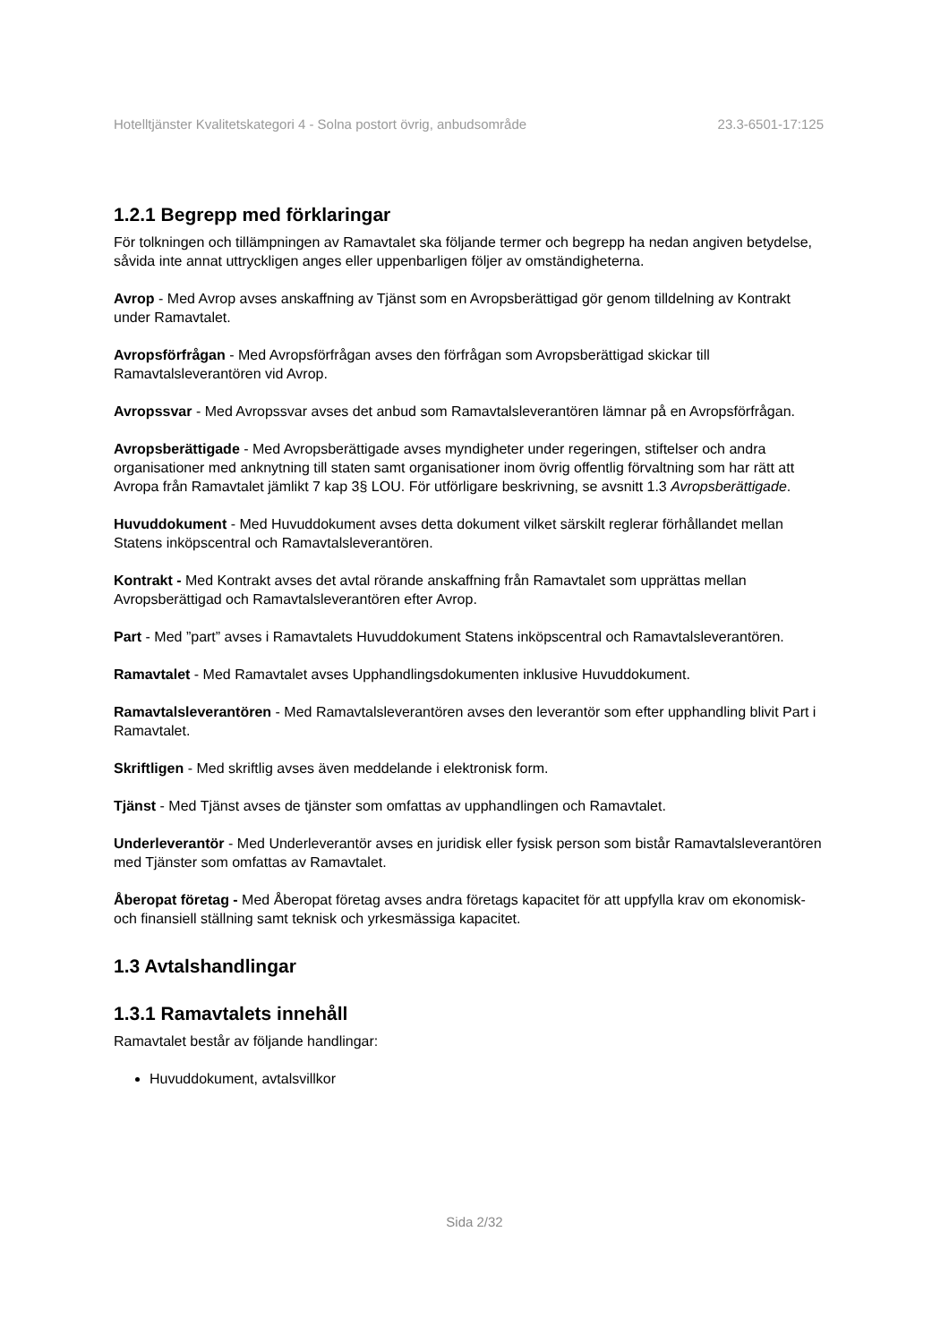Hotelltjänster Kvalitetskategori 4 - Solna postort övrig, anbudsområde 23.3-6501-17:125
1.2.1 Begrepp med förklaringar
För tolkningen och tillämpningen av Ramavtalet ska följande termer och begrepp ha nedan angiven betydelse, såvida inte annat uttryckligen anges eller uppenbarligen följer av omständigheterna.
Avrop - Med Avrop avses anskaffning av Tjänst som en Avropsberättigad gör genom tilldelning av Kontrakt under Ramavtalet.
Avropsförfrågan - Med Avropsförfrågan avses den förfrågan som Avropsberättigad skickar till Ramavtalsleverantören vid Avrop.
Avropssvar - Med Avropssvar avses det anbud som Ramavtalsleverantören lämnar på en Avropsförfrågan.
Avropsberättigade - Med Avropsberättigade avses myndigheter under regeringen, stiftelser och andra organisationer med anknytning till staten samt organisationer inom övrig offentlig förvaltning som har rätt att Avropa från Ramavtalet jämlikt 7 kap 3§ LOU. För utförligare beskrivning, se avsnitt 1.3 Avropsberättigade.
Huvuddokument - Med Huvuddokument avses detta dokument vilket särskilt reglerar förhållandet mellan Statens inköpscentral och Ramavtalsleverantören.
Kontrakt - Med Kontrakt avses det avtal rörande anskaffning från Ramavtalet som upprättas mellan Avropsberättigad och Ramavtalsleverantören efter Avrop.
Part - Med ”part” avses i Ramavtalets Huvuddokument Statens inköpscentral och Ramavtalsleverantören.
Ramavtalet - Med Ramavtalet avses Upphandlingsdokumenten inklusive Huvuddokument.
Ramavtalsleverantören - Med Ramavtalsleverantören avses den leverantör som efter upphandling blivit Part i Ramavtalet.
Skriftligen - Med skriftlig avses även meddelande i elektronisk form.
Tjänst - Med Tjänst avses de tjänster som omfattas av upphandlingen och Ramavtalet.
Underleverantör - Med Underleverantör avses en juridisk eller fysisk person som bistår Ramavtalsleverantören med Tjänster som omfattas av Ramavtalet.
Åberopat företag - Med Åberopat företag avses andra företags kapacitet för att uppfylla krav om ekonomisk- och finansiell ställning samt teknisk och yrkesmässiga kapacitet.
1.3 Avtalshandlingar
1.3.1 Ramavtalets innehåll
Ramavtalet består av följande handlingar:
Huvuddokument, avtalsvillkor
Sida 2/32